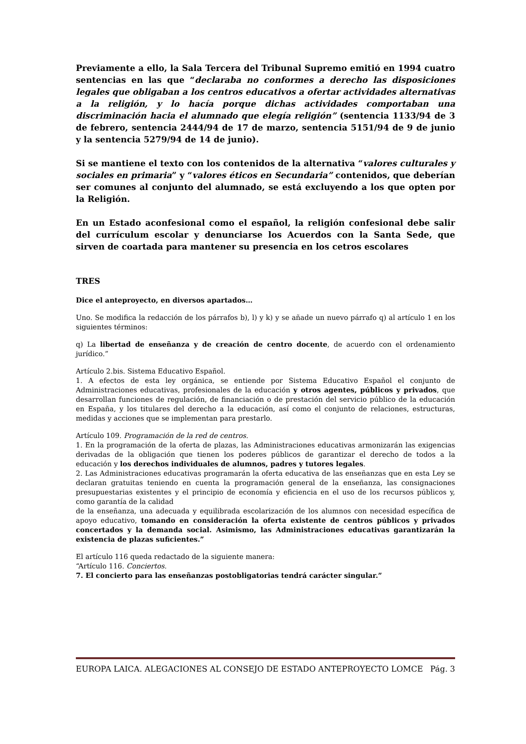Previamente a ello, la Sala Tercera del Tribunal Supremo emitió en 1994 cuatro sentencias en las que “declaraba no conformes a derecho las disposiciones legales que obligaban a los centros educativos a ofertar actividades alternativas a la religión, y lo hacía porque dichas actividades comportaban una discriminación hacia el alumnado que elegía religión” (sentencia 1133/94 de 3 de febrero, sentencia 2444/94 de 17 de marzo, sentencia 5151/94 de 9 de junio y la sentencia 5279/94 de 14 de junio).
Si se mantiene el texto con los contenidos de la alternativa “valores culturales y sociales en primaria” y “valores éticos en Secundaria” contenidos, que deberían ser comunes al conjunto del alumnado, se está excluyendo a los que opten por la Religión.
En un Estado aconfesional como el español, la religión confesional debe salir del currículum escolar y denunciarse los Acuerdos con la Santa Sede, que sirven de coartada para mantener su presencia en los cetros escolares
TRES
Dice el anteproyecto, en diversos apartados…
Uno. Se modifica la redacción de los párrafos b), l) y k) y se añade un nuevo párrafo q) al artículo 1 en los siguientes términos:
q) La libertad de enseñanza y de creación de centro docente, de acuerdo con el ordenamiento jurídico.”
Artículo 2.bis. Sistema Educativo Español.
1. A efectos de esta ley orgánica, se entiende por Sistema Educativo Español el conjunto de Administraciones educativas, profesionales de la educación y otros agentes, públicos y privados, que desarrollan funciones de regulación, de financiación o de prestación del servicio público de la educación en España, y los titulares del derecho a la educación, así como el conjunto de relaciones, estructuras, medidas y acciones que se implementan para prestarlo.
Artículo 109. Programación de la red de centros.
1. En la programación de la oferta de plazas, las Administraciones educativas armonizarán las exigencias derivadas de la obligación que tienen los poderes públicos de garantizar el derecho de todos a la educación y los derechos individuales de alumnos, padres y tutores legales.
2. Las Administraciones educativas programarán la oferta educativa de las enseñanzas que en esta Ley se declaran gratuitas teniendo en cuenta la programación general de la enseñanza, las consignaciones presupuestarias existentes y el principio de economía y eficiencia en el uso de los recursos públicos y, como garantía de la calidad
de la enseñanza, una adecuada y equilibrada escolarización de los alumnos con necesidad específica de apoyo educativo, tomando en consideración la oferta existente de centros públicos y privados concertados y la demanda social. Asimismo, las Administraciones educativas garantizarán la existencia de plazas suficientes.”
El artículo 116 queda redactado de la siguiente manera:
“Artículo 116. Conciertos.
7. El concierto para las enseñanzas postobligatorias tendrá carácter singular.”
EUROPA LAICA. ALEGACIONES AL CONSEJO DE ESTADO ANTEPROYECTO LOMCE Pág. 3